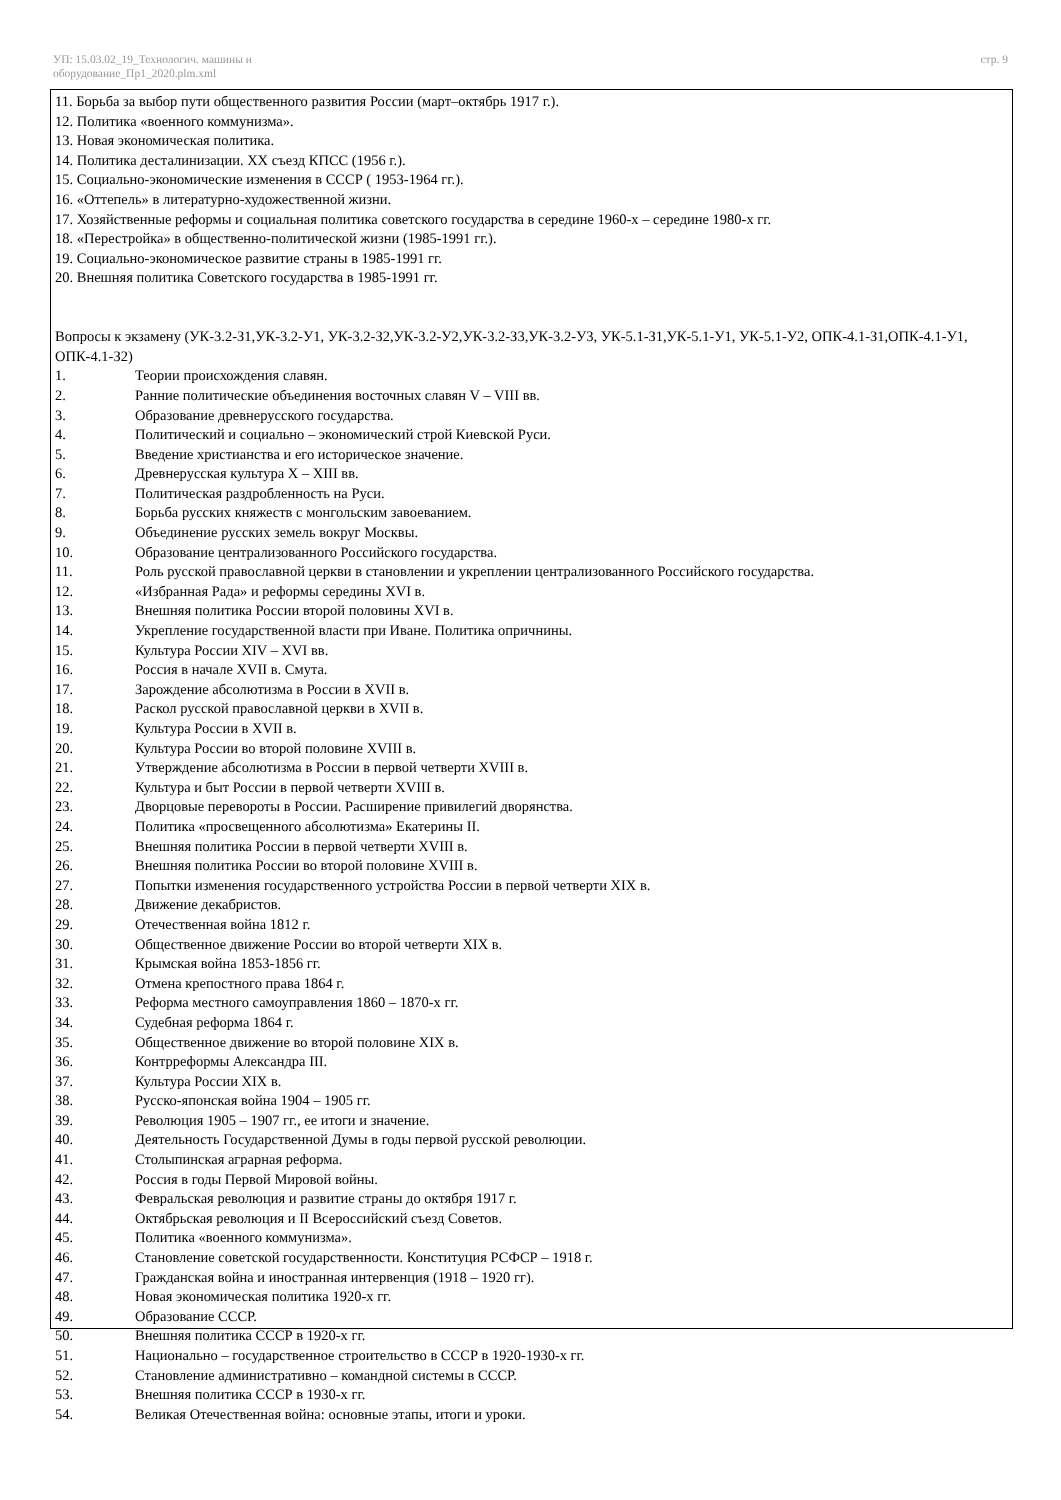УП: 15.03.02_19_Технологич. машины и
оборудование_Пр1_2020.plm.xml
стр. 9
11. Борьба за выбор пути общественного развития России (март–октябрь 1917 г.).
12. Политика «военного коммунизма».
13. Новая экономическая политика.
14. Политика десталинизации. XX съезд КПСС (1956 г.).
15. Социально-экономические изменения в СССР ( 1953-1964 гг.).
16. «Оттепель» в литературно-художественной жизни.
17. Хозяйственные реформы и социальная политика советского государства в середине 1960-х – середине 1980-х гг.
18. «Перестройка» в общественно-политической жизни (1985-1991 гг.).
19. Социально-экономическое развитие страны в 1985-1991 гг.
20. Внешняя политика Советского государства в 1985-1991 гг.
Вопросы к экзамену (УК-3.2-З1,УК-3.2-У1, УК-3.2-З2,УК-3.2-У2,УК-3.2-З3,УК-3.2-У3, УК-5.1-З1,УК-5.1-У1, УК-5.1-У2, ОПК-4.1-З1,ОПК-4.1-У1, ОПК-4.1-З2)
1. Теории происхождения славян.
2. Ранние политические объединения восточных славян V – VIII вв.
3. Образование древнерусского государства.
4. Политический и социально – экономический строй Киевской Руси.
5. Введение христианства и его историческое значение.
6. Древнерусская культура X – XIII вв.
7. Политическая раздробленность на Руси.
8. Борьба русских княжеств с монгольским завоеванием.
9. Объединение русских земель вокруг Москвы.
10. Образование централизованного Российского государства.
11. Роль русской православной церкви в становлении и укреплении централизованного Российского государства.
12. «Избранная Рада» и реформы середины XVI в.
13. Внешняя политика России второй половины XVI в.
14. Укрепление государственной власти при Иване. Политика опричнины.
15. Культура России XIV – XVI вв.
16. Россия в начале XVII в. Смута.
17. Зарождение абсолютизма в России в XVII в.
18. Раскол русской православной церкви в XVII в.
19. Культура России в XVII в.
20. Культура России во второй половине XVIII в.
21. Утверждение абсолютизма в России в первой четверти XVIII в.
22. Культура и быт России в первой четверти XVIII в.
23. Дворцовые перевороты в России. Расширение привилегий дворянства.
24. Политика «просвещенного абсолютизма» Екатерины II.
25. Внешняя политика России в первой четверти XVIII в.
26. Внешняя политика России во второй половине XVIII в.
27. Попытки изменения государственного устройства России в первой четверти XIX в.
28. Движение декабристов.
29. Отечественная война 1812 г.
30. Общественное движение России во второй четверти XIX в.
31. Крымская война 1853-1856 гг.
32. Отмена крепостного права 1864 г.
33. Реформа местного самоуправления 1860 – 1870-х гг.
34. Судебная реформа 1864 г.
35. Общественное движение во второй половине XIX в.
36. Контрреформы Александра III.
37. Культура России XIX в.
38. Русско-японская война 1904 – 1905 гг.
39. Революция 1905 – 1907 гг., ее итоги и значение.
40. Деятельность Государственной Думы в годы первой русской революции.
41. Столыпинская аграрная реформа.
42. Россия в годы Первой Мировой войны.
43. Февральская революция и развитие страны до октября 1917 г.
44. Октябрьская революция и II Всероссийский съезд Советов.
45. Политика «военного коммунизма».
46. Становление советской государственности. Конституция РСФСР – 1918 г.
47. Гражданская война и иностранная интервенция (1918 – 1920 гг).
48. Новая экономическая политика 1920-х гг.
49. Образование СССР.
50. Внешняя политика СССР в 1920-х гг.
51. Национально – государственное строительство в СССР в 1920-1930-х гг.
52. Становление административно – командной системы в СССР.
53. Внешняя политика СССР в 1930-х гг.
54. Великая Отечественная война: основные этапы, итоги и уроки.